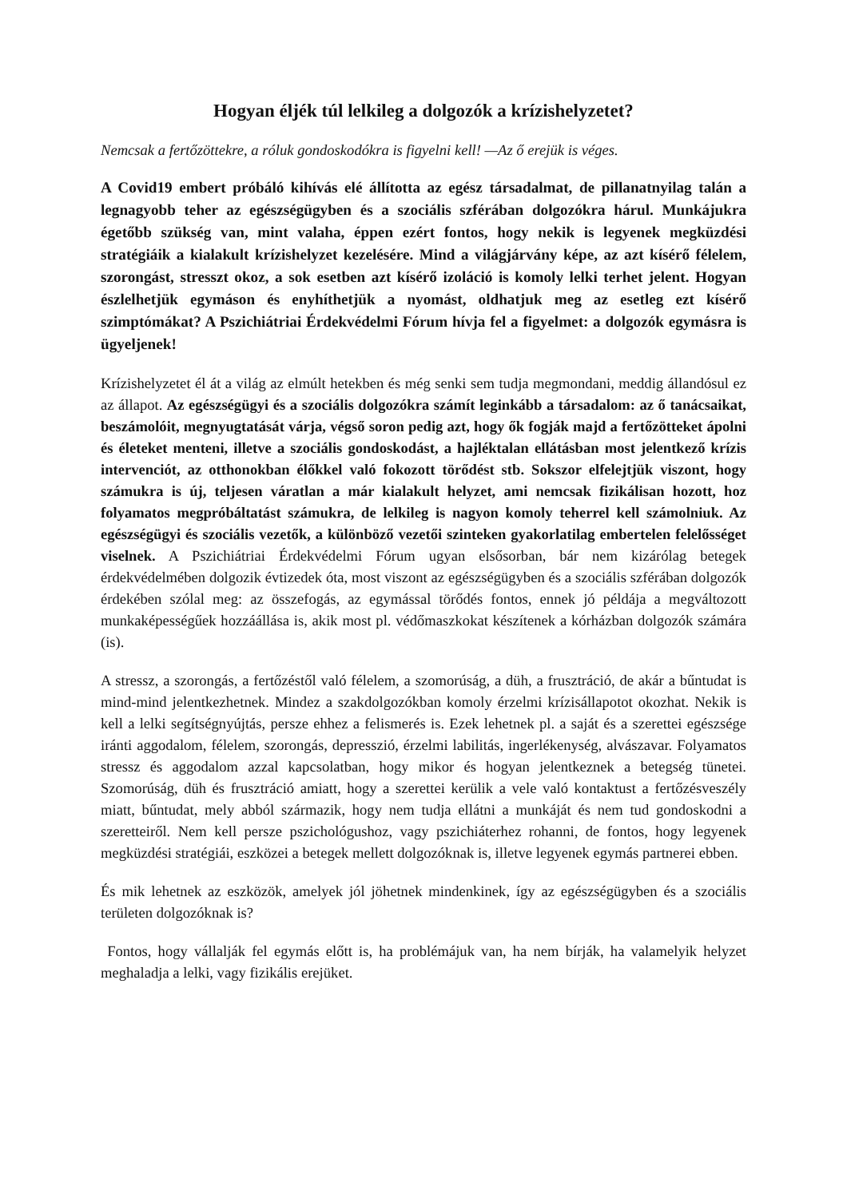Hogyan éljék túl lelkileg a dolgozók a krízishelyzetet?
Nemcsak a fertőzöttekre, a róluk gondoskodókra is figyelni kell! —Az ő erejük is véges.
A Covid19 embert próbáló kihívás elé állította az egész társadalmat, de pillanatnyilag talán a legnagyobb teher az egészségügyben és a szociális szférában dolgozókra hárul. Munkájukra égetőbb szükség van, mint valaha, éppen ezért fontos, hogy nekik is legyenek megküzdési stratégiáik a kialakult krízishelyzet kezelésére. Mind a világjárvány képe, az azt kísérő félelem, szorongást, stresszt okoz, a sok esetben azt kísérő izoláció is komoly lelki terhet jelent. Hogyan észlelhetjük egymáson és enyhíthetjük a nyomást, oldhatjuk meg az esetleg ezt kísérő szimptómákat? A Pszichiátriai Érdekvédelmi Fórum hívja fel a figyelmet: a dolgozók egymásra is ügyeljenek!
Krízishelyzetet él át a világ az elmúlt hetekben és még senki sem tudja megmondani, meddig állandósul ez az állapot. Az egészségügyi és a szociális dolgozókra számít leginkább a társadalom: az ő tanácsaikat, beszámolóit, megnyugtatását várja, végső soron pedig azt, hogy ők fogják majd a fertőzötteket ápolni és életeket menteni, illetve a szociális gondoskodást, a hajléktalan ellátásban most jelentkező krízis intervenciót, az otthonokban élőkkel való fokozott törődést stb. Sokszor elfelejtjük viszont, hogy számukra is új, teljesen váratlan a már kialakult helyzet, ami nemcsak fizikálisan hozott, hoz folyamatos megpróbáltatást számukra, de lelkileg is nagyon komoly teherrel kell számolniuk. Az egészségügyi és szociális vezetők, a különböző vezetői szinteken gyakorlatilag embertelen felelősséget viselnek. A Pszichiátriai Érdekvédelmi Fórum ugyan elsősorban, bár nem kizárólag betegek érdekvédelmében dolgozik évtizedek óta, most viszont az egészségügyben és a szociális szférában dolgozók érdekében szólal meg: az összefogás, az egymással törődés fontos, ennek jó példája a megváltozott munkaképességűek hozzáállása is, akik most pl. védőmaszkokat készítenek a kórházban dolgozók számára (is).
A stressz, a szorongás, a fertőzéstől való félelem, a szomorúság, a düh, a frusztráció, de akár a bűntudat is mind-mind jelentkezhetnek. Mindez a szakdolgozókban komoly érzelmi krízisállapotot okozhat. Nekik is kell a lelki segítségnyújtás, persze ehhez a felismerés is. Ezek lehetnek pl. a saját és a szerettei egészsége iránti aggodalom, félelem, szorongás, depresszió, érzelmi labilitás, ingerlékenység, alvászavar. Folyamatos stressz és aggodalom azzal kapcsolatban, hogy mikor és hogyan jelentkeznek a betegség tünetei. Szomorúság, düh és frusztráció amiatt, hogy a szerettei kerülik a vele való kontaktust a fertőzésveszély miatt, bűntudat, mely abból származik, hogy nem tudja ellátni a munkáját és nem tud gondoskodni a szeretteiről. Nem kell persze pszichológushoz, vagy pszichiáterhez rohanni, de fontos, hogy legyenek megküzdési stratégiái, eszközei a betegek mellett dolgozóknak is, illetve legyenek egymás partnerei ebben.
És mik lehetnek az eszközök, amelyek jól jöhetnek mindenkinek, így az egészségügyben és a szociális területen dolgozóknak is?
Fontos, hogy vállalják fel egymás előtt is, ha problémájuk van, ha nem bírják, ha valamelyik helyzet meghaladja a lelki, vagy fizikális erejüket.